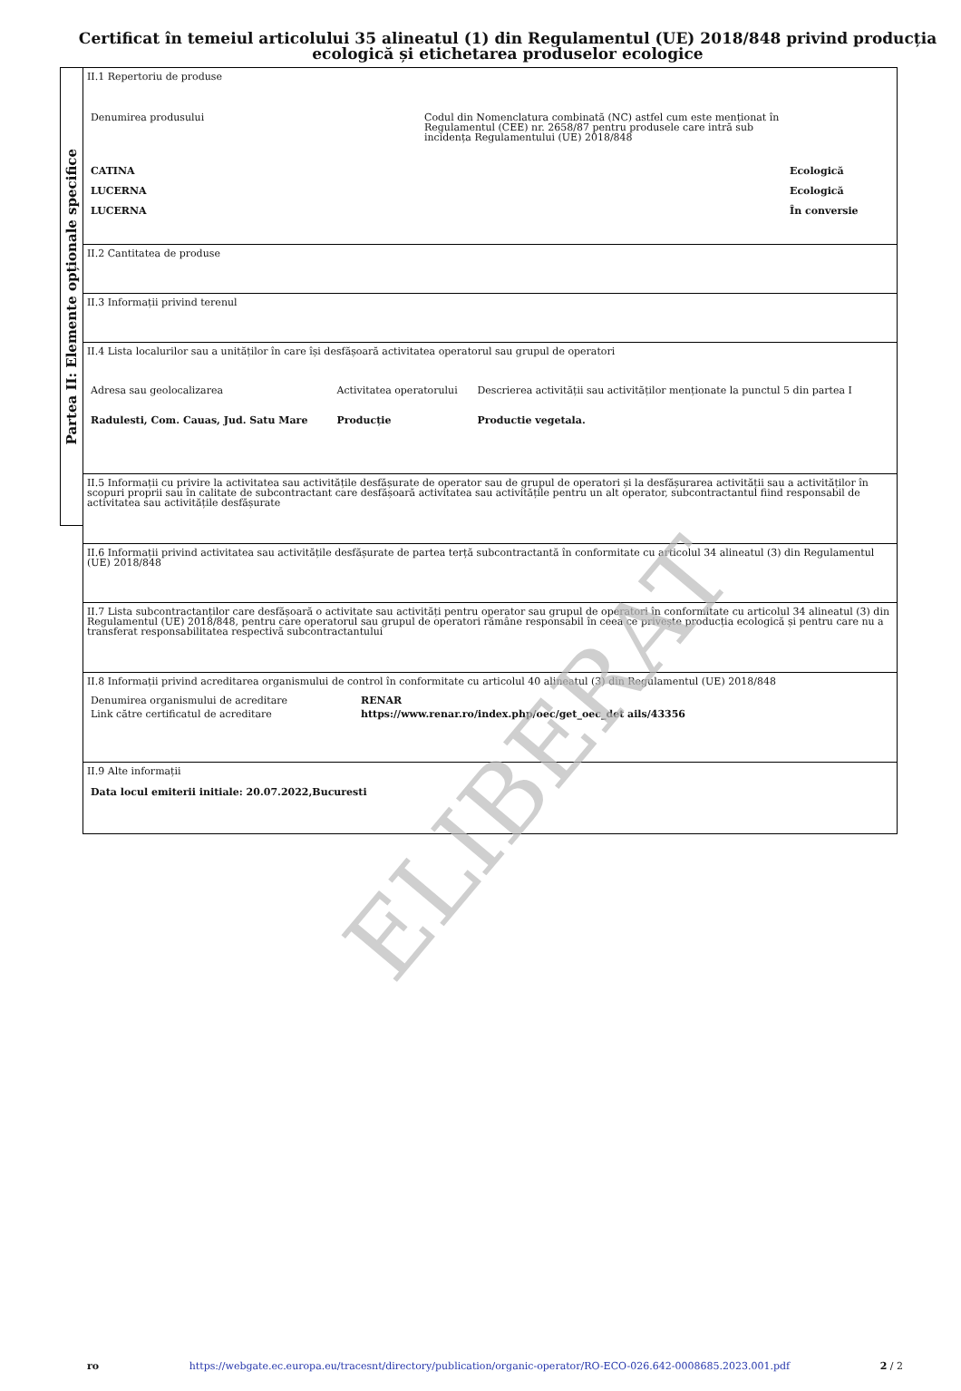Certificat în temeiul articolului 35 alineatul (1) din Regulamentul (UE) 2018/848 privind producția ecologică și etichetarea produselor ecologice
Partea II: Elemente opționale specifice
II.1 Repertoriu de produse
| Denumirea produsului | Codul din Nomenclatura combinată (NC) astfel cum este menționat în Regulamentul (CEE) nr. 2658/87 pentru produsele care intră sub incidența Regulamentului (UE) 2018/848 | |
| CATINA LUCERNA LUCERNA | | Ecologică Ecologică În conversie |
II.2 Cantitatea de produse
II.3 Informații privind terenul
II.4 Lista localurilor sau a unităților în care își desfășoară activitatea operatorul sau grupul de operatori
| Adresa sau geolocalizarea | Activitatea operatorului | Descrierea activității sau activităților menționate la punctul 5 din partea I |
| Radulesti, Com. Cauas, Jud. Satu Mare | Producție | Productie vegetala. |
II.5 Informații cu privire la activitatea sau activitățile desfășurate de operator sau de grupul de operatori și la desfășurarea activității sau a activităților în scopuri proprii sau în calitate de subcontractant care desfășoară activitatea sau activitățile pentru un alt operator, subcontractantul fiind responsabil de activitatea sau activitățile desfășurate
II.6 Informații privind activitatea sau activitățile desfășurate de partea terță subcontractantă în conformitate cu articolul 34 alineatul (3) din Regulamentul (UE) 2018/848
II.7 Lista subcontractanților care desfășoară o activitate sau activități pentru operator sau grupul de operatori în conformitate cu articolul 34 alineatul (3) din Regulamentul (UE) 2018/848, pentru care operatorul sau grupul de operatori rămâne responsabil în ceea ce privește producția ecologică și pentru care nu a transferat responsabilitatea respectivă subcontractantului
II.8 Informații privind acreditarea organismului de control în conformitate cu articolul 40 alineatul (3) din Regulamentul (UE) 2018/848
| Denumirea organismului de acreditare | RENAR |
| Link către certificatul de acreditare | https://www.renar.ro/index.php/oec/get_oec_det ails/43356 |
II.9 Alte informații
Data locul emiterii initiale: 20.07.2022,Bucuresti
ELIBERAT
ro https://webgate.ec.europa.eu/tracesnt/directory/publication/organic-operator/RO-ECO-026.642-0008685.2023.001.pdf 2 / 2